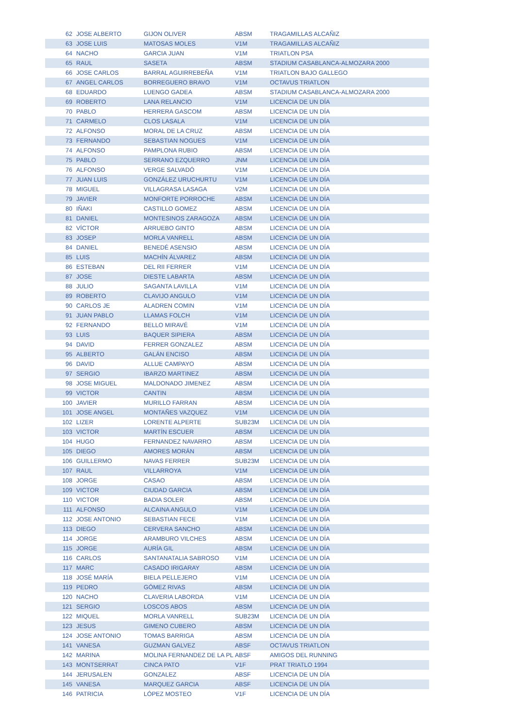| 62 | JOSE ALBERTO | GIJON OLIVER | ABSM | TRAGAMILLAS ALCAÑIZ |
| 63 | JOSE LUIS | MATOSAS MOLES | V1M | TRAGAMILLAS ALCAÑIZ |
| 64 | NACHO | GARCIA JUAN | V1M | TRIATLON PSA |
| 65 | RAUL | SASETA | ABSM | STADIUM CASABLANCA-ALMOZARA 2000 |
| 66 | JOSE CARLOS | BARRAL AGUIRREBEÑA | V1M | TRIATLON BAJO GALLEGO |
| 67 | ANGEL CARLOS | BORREGUERO BRAVO | V1M | OCTAVUS TRIATLON |
| 68 | EDUARDO | LUENGO GADEA | ABSM | STADIUM CASABLANCA-ALMOZARA 2000 |
| 69 | ROBERTO | LANA RELANCIO | V1M | LICENCIA DE UN DÍA |
| 70 | PABLO | HERRERA GASCOM | ABSM | LICENCIA DE UN DÍA |
| 71 | CARMELO | CLOS LASALA | V1M | LICENCIA DE UN DÍA |
| 72 | ALFONSO | MORAL DE LA CRUZ | ABSM | LICENCIA DE UN DÍA |
| 73 | FERNANDO | SEBASTIAN NOGUES | V1M | LICENCIA DE UN DÍA |
| 74 | ALFONSO | PAMPLONA RUBIO | ABSM | LICENCIA DE UN DÍA |
| 75 | PABLO | SERRANO EZQUERRO | JNM | LICENCIA DE UN DÍA |
| 76 | ALFONSO | VERGE SALVADÓ | V1M | LICENCIA DE UN DÍA |
| 77 | JUAN LUIS | GONZÁLEZ URUCHURTU | V1M | LICENCIA DE UN DÍA |
| 78 | MIGUEL | VILLAGRASA LASAGA | V2M | LICENCIA DE UN DÍA |
| 79 | JAVIER | MONFORTE PORROCHE | ABSM | LICENCIA DE UN DÍA |
| 80 | IÑAKI | CASTILLO GOMEZ | ABSM | LICENCIA DE UN DÍA |
| 81 | DANIEL | MONTESINOS ZARAGOZA | ABSM | LICENCIA DE UN DÍA |
| 82 | VÍCTOR | ARRUEBO GINTO | ABSM | LICENCIA DE UN DÍA |
| 83 | JOSEP | MORLA VANRELL | ABSM | LICENCIA DE UN DÍA |
| 84 | DANIEL | BENEDÉ ASENSIO | ABSM | LICENCIA DE UN DÍA |
| 85 | LUIS | MACHÍN ÁLVAREZ | ABSM | LICENCIA DE UN DÍA |
| 86 | ESTEBAN | DEL RII FERRER | V1M | LICENCIA DE UN DÍA |
| 87 | JOSE | DIESTE LABARTA | ABSM | LICENCIA DE UN DÍA |
| 88 | JULIO | SAGANTA LAVILLA | V1M | LICENCIA DE UN DÍA |
| 89 | ROBERTO | CLAVIJO ANGULO | V1M | LICENCIA DE UN DÍA |
| 90 | CARLOS JE | ALADREN COMIN | V1M | LICENCIA DE UN DÍA |
| 91 | JUAN PABLO | LLAMAS FOLCH | V1M | LICENCIA DE UN DÍA |
| 92 | FERNANDO | BELLO MIRAVÉ | V1M | LICENCIA DE UN DÍA |
| 93 | LUIS | BAQUER SIPIERA | ABSM | LICENCIA DE UN DÍA |
| 94 | DAVID | FERRER GONZALEZ | ABSM | LICENCIA DE UN DÍA |
| 95 | ALBERTO | GALÁN ENCISO | ABSM | LICENCIA DE UN DÍA |
| 96 | DAVID | ALLUE CAMPAYO | ABSM | LICENCIA DE UN DÍA |
| 97 | SERGIO | IBARZO MARTINEZ | ABSM | LICENCIA DE UN DÍA |
| 98 | JOSE MIGUEL | MALDONADO JIMENEZ | ABSM | LICENCIA DE UN DÍA |
| 99 | VICTOR | CANTIN | ABSM | LICENCIA DE UN DÍA |
| 100 | JAVIER | MURILLO FARRAN | ABSM | LICENCIA DE UN DÍA |
| 101 | JOSE ANGEL | MONTAÑES VAZQUEZ | V1M | LICENCIA DE UN DÍA |
| 102 | LIZER | LORENTE ALPERTE | SUB23M | LICENCIA DE UN DÍA |
| 103 | VICTOR | MARTÍN ESCUER | ABSM | LICENCIA DE UN DÍA |
| 104 | HUGO | FERNANDEZ NAVARRO | ABSM | LICENCIA DE UN DÍA |
| 105 | DIEGO | AMORES MORÁN | ABSM | LICENCIA DE UN DÍA |
| 106 | GUILLERMO | NAVAS FERRER | SUB23M | LICENCIA DE UN DÍA |
| 107 | RAUL | VILLARROYA | V1M | LICENCIA DE UN DÍA |
| 108 | JORGE | CASAO | ABSM | LICENCIA DE UN DÍA |
| 109 | VICTOR | CIUDAD GARCIA | ABSM | LICENCIA DE UN DÍA |
| 110 | VICTOR | BADIA SOLER | ABSM | LICENCIA DE UN DÍA |
| 111 | ALFONSO | ALCAINA ANGULO | V1M | LICENCIA DE UN DÍA |
| 112 | JOSE ANTONIO | SEBASTIAN FECE | V1M | LICENCIA DE UN DÍA |
| 113 | DIEGO | CERVERA SANCHO | ABSM | LICENCIA DE UN DÍA |
| 114 | JORGE | ARAMBURO VILCHES | ABSM | LICENCIA DE UN DÍA |
| 115 | JORGE | AURÍA GIL | ABSM | LICENCIA DE UN DÍA |
| 116 | CARLOS | SANTANATALIA SABROSO | V1M | LICENCIA DE UN DÍA |
| 117 | MARC | CASADO IRIGARAY | ABSM | LICENCIA DE UN DÍA |
| 118 | JOSÉ MARÍA | BIELA PELLEJERO | V1M | LICENCIA DE UN DÍA |
| 119 | PEDRO | GÓMEZ RIVAS | ABSM | LICENCIA DE UN DÍA |
| 120 | NACHO | CLAVERIA LABORDA | V1M | LICENCIA DE UN DÍA |
| 121 | SERGIO | LOSCOS ABOS | ABSM | LICENCIA DE UN DÍA |
| 122 | MIQUEL | MORLA VANRELL | SUB23M | LICENCIA DE UN DÍA |
| 123 | JESUS | GIMENO CUBERO | ABSM | LICENCIA DE UN DÍA |
| 124 | JOSE ANTONIO | TOMAS BARRIGA | ABSM | LICENCIA DE UN DÍA |
| 141 | VANESA | GUZMAN GALVEZ | ABSF | OCTAVUS TRIATLON |
| 142 | MARINA | MOLINA FERNANDEZ DE LA PL | ABSF | AMIGOS DEL RUNNING |
| 143 | MONTSERRAT | CINCA PATO | V1F | PRAT TRIATLO 1994 |
| 144 | JERUSALEN | GONZALEZ | ABSF | LICENCIA DE UN DÍA |
| 145 | VANESA | MARQUEZ GARCIA | ABSF | LICENCIA DE UN DÍA |
| 146 | PATRICIA | LÓPEZ MOSTEO | V1F | LICENCIA DE UN DÍA |